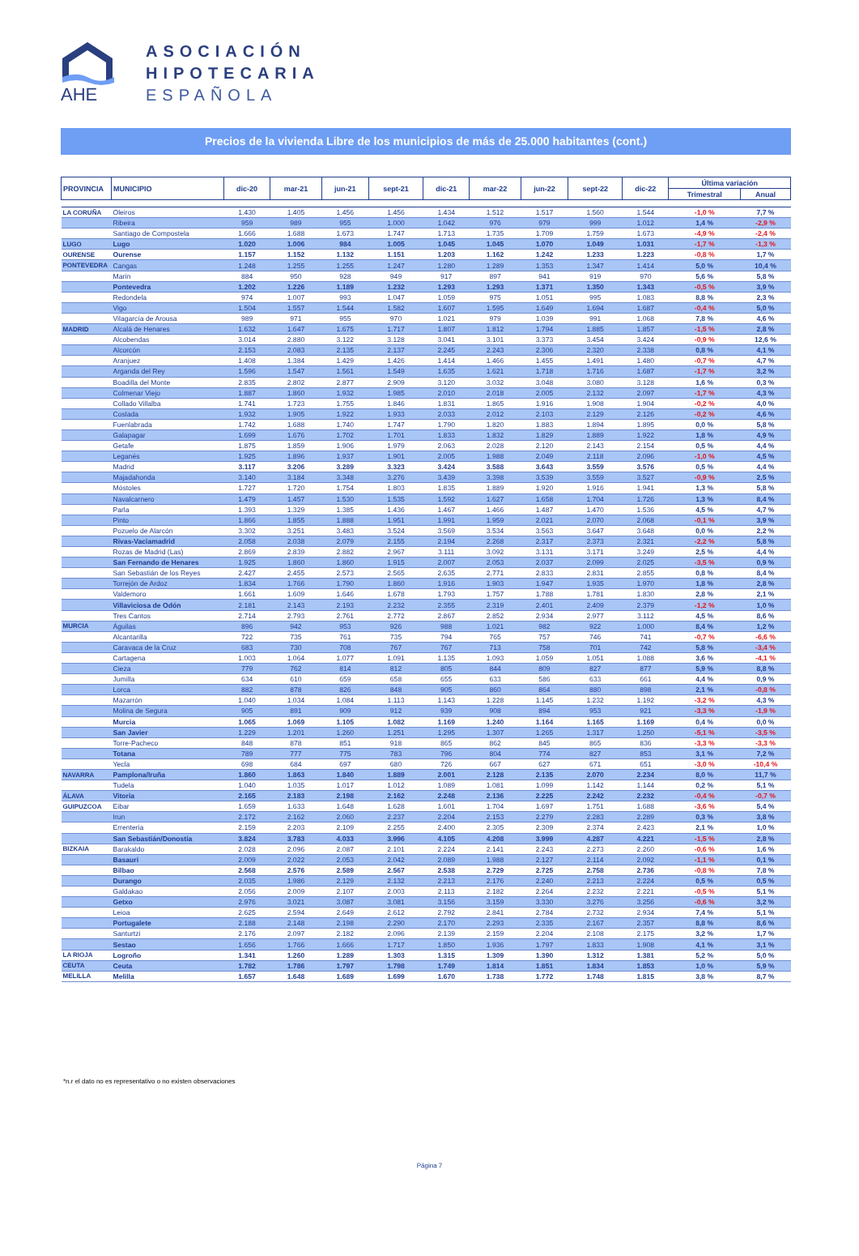AHE
ASOCIACIÓN
HIPOTECARIA
ESPAÑOLA
Precios de la vivienda Libre de los municipios de más de 25.000 habitantes (cont.)
| PROVINCIA | MUNICIPIO | dic-20 | mar-21 | jun-21 | sept-21 | dic-21 | mar-22 | jun-22 | sept-22 | dic-22 | Última variación | |
| --- | --- | --- | --- | --- | --- | --- | --- | --- | --- | --- | --- | --- |
| | | | | | | | | | | | Trimestral | Anual |
| LA CORUÑA | Oleiros | 1.430 | 1.405 | 1.456 | 1.456 | 1.434 | 1.512 | 1.517 | 1.560 | 1.544 | -1,0 % | 7,7 % |
| | Ribeira | 959 | 989 | 955 | 1.000 | 1.042 | 976 | 979 | 999 | 1.012 | 1,4 % | -2,9 % |
| | Santiago de Compostela | 1.666 | 1.688 | 1.673 | 1.747 | 1.713 | 1.735 | 1.709 | 1.759 | 1.673 | -4,9 % | -2,4 % |
| LUGO | Lugo | 1.020 | 1.006 | 984 | 1.005 | 1.045 | 1.045 | 1.070 | 1.049 | 1.031 | -1,7 % | -1,3 % |
| OURENSE | Ourense | 1.157 | 1.152 | 1.132 | 1.151 | 1.203 | 1.162 | 1.242 | 1.233 | 1.223 | -0,8 % | 1,7 % |
| PONTEVEDRA | Cangas | 1.248 | 1.255 | 1.255 | 1.247 | 1.280 | 1.289 | 1.353 | 1.347 | 1.414 | 5,0 % | 10,4 % |
| | Marín | 884 | 950 | 928 | 949 | 917 | 897 | 941 | 919 | 970 | 5,6 % | 5,8 % |
| | Pontevedra | 1.202 | 1.226 | 1.189 | 1.232 | 1.293 | 1.293 | 1.371 | 1.350 | 1.343 | -0,5 % | 3,9 % |
| | Redondela | 974 | 1.007 | 993 | 1.047 | 1.059 | 975 | 1.051 | 995 | 1.083 | 8,8 % | 2,3 % |
| | Vigo | 1.504 | 1.557 | 1.544 | 1.582 | 1.607 | 1.595 | 1.649 | 1.694 | 1.687 | -0,4 % | 5,0 % |
| | Vilagarcía de Arousa | 989 | 971 | 955 | 970 | 1.021 | 979 | 1.039 | 991 | 1.068 | 7,8 % | 4,6 % |
| MADRID | Alcalá de Henares | 1.632 | 1.647 | 1.675 | 1.717 | 1.807 | 1.812 | 1.794 | 1.885 | 1.857 | -1,5 % | 2,8 % |
| | Alcobendas | 3.014 | 2.880 | 3.122 | 3.128 | 3.041 | 3.101 | 3.373 | 3.454 | 3.424 | -0,9 % | 12,6 % |
| | Alcorcón | 2.153 | 2.083 | 2.135 | 2.137 | 2.245 | 2.243 | 2.306 | 2.320 | 2.338 | 0,8 % | 4,1 % |
| | Aranjuez | 1.408 | 1.384 | 1.429 | 1.426 | 1.414 | 1.466 | 1.455 | 1.491 | 1.480 | -0,7 % | 4,7 % |
| | Arganda del Rey | 1.596 | 1.547 | 1.561 | 1.549 | 1.635 | 1.621 | 1.718 | 1.716 | 1.687 | -1,7 % | 3,2 % |
| | Boadilla del Monte | 2.835 | 2.802 | 2.877 | 2.909 | 3.120 | 3.032 | 3.048 | 3.080 | 3.128 | 1,6 % | 0,3 % |
| | Colmenar Viejo | 1.887 | 1.860 | 1.932 | 1.985 | 2.010 | 2.018 | 2.005 | 2.132 | 2.097 | -1,7 % | 4,3 % |
| | Collado Villalba | 1.741 | 1.723 | 1.755 | 1.846 | 1.831 | 1.865 | 1.916 | 1.908 | 1.904 | -0,2 % | 4,0 % |
| | Coslada | 1.932 | 1.905 | 1.922 | 1.933 | 2.033 | 2.012 | 2.103 | 2.129 | 2.126 | -0,2 % | 4,6 % |
| | Fuenlabrada | 1.742 | 1.688 | 1.740 | 1.747 | 1.790 | 1.820 | 1.883 | 1.894 | 1.895 | 0,0 % | 5,8 % |
| | Galapagar | 1.699 | 1.676 | 1.702 | 1.701 | 1.833 | 1.832 | 1.829 | 1.889 | 1.922 | 1,8 % | 4,9 % |
| | Getafe | 1.875 | 1.859 | 1.906 | 1.979 | 2.063 | 2.028 | 2.120 | 2.143 | 2.154 | 0,5 % | 4,4 % |
| | Leganés | 1.925 | 1.896 | 1.937 | 1.901 | 2.005 | 1.988 | 2.049 | 2.118 | 2.096 | -1,0 % | 4,5 % |
| | Madrid | 3.117 | 3.206 | 3.289 | 3.323 | 3.424 | 3.588 | 3.643 | 3.559 | 3.576 | 0,5 % | 4,4 % |
| | Majadahonda | 3.140 | 3.184 | 3.348 | 3.276 | 3.439 | 3.398 | 3.539 | 3.559 | 3.527 | -0,9 % | 2,5 % |
| | Móstoles | 1.727 | 1.720 | 1.754 | 1.803 | 1.835 | 1.889 | 1.920 | 1.916 | 1.941 | 1,3 % | 5,8 % |
| | Navalcarnero | 1.479 | 1.457 | 1.530 | 1.535 | 1.592 | 1.627 | 1.658 | 1.704 | 1.726 | 1,3 % | 8,4 % |
| | Parla | 1.393 | 1.329 | 1.385 | 1.436 | 1.467 | 1.466 | 1.487 | 1.470 | 1.536 | 4,5 % | 4,7 % |
| | Pinto | 1.866 | 1.855 | 1.888 | 1.951 | 1.991 | 1.959 | 2.021 | 2.070 | 2.068 | -0,1 % | 3,9 % |
| | Pozuelo de Alarcón | 3.302 | 3.251 | 3.483 | 3.524 | 3.569 | 3.534 | 3.563 | 3.647 | 3.648 | 0,0 % | 2,2 % |
| | Rivas-Vaciamadrid | 2.058 | 2.038 | 2.079 | 2.155 | 2.194 | 2.268 | 2.317 | 2.373 | 2.321 | -2,2 % | 5,8 % |
| | Rozas de Madrid (Las) | 2.869 | 2.839 | 2.882 | 2.967 | 3.111 | 3.092 | 3.131 | 3.171 | 3.249 | 2,5 % | 4,4 % |
| | San Fernando de Henares | 1.925 | 1.860 | 1.860 | 1.915 | 2.007 | 2.053 | 2.037 | 2.099 | 2.025 | -3,5 % | 0,9 % |
| | San Sebastián de los Reyes | 2.427 | 2.455 | 2.573 | 2.565 | 2.635 | 2.771 | 2.833 | 2.831 | 2.855 | 0,8 % | 8,4 % |
| | Torrejón de Ardoz | 1.834 | 1.766 | 1.790 | 1.860 | 1.916 | 1.903 | 1.947 | 1.935 | 1.970 | 1,8 % | 2,8 % |
| | Valdemoro | 1.661 | 1.609 | 1.646 | 1.678 | 1.793 | 1.757 | 1.788 | 1.781 | 1.830 | 2,8 % | 2,1 % |
| | Villaviciosa de Odón | 2.181 | 2.143 | 2.193 | 2.232 | 2.355 | 2.319 | 2.401 | 2.409 | 2.379 | -1,2 % | 1,0 % |
| | Tres Cantos | 2.714 | 2.793 | 2.761 | 2.772 | 2.867 | 2.852 | 2.934 | 2.977 | 3.112 | 4,5 % | 8,6 % |
| MURCIA | Águilas | 896 | 942 | 953 | 926 | 988 | 1.021 | 982 | 922 | 1.000 | 8,4 % | 1,2 % |
| | Alcantarilla | 722 | 735 | 761 | 735 | 794 | 765 | 757 | 746 | 741 | -0,7 % | -6,6 % |
| | Caravaca de la Cruz | 683 | 730 | 708 | 767 | 767 | 713 | 758 | 701 | 742 | 5,8 % | -3,4 % |
| | Cartagena | 1.003 | 1.064 | 1.077 | 1.091 | 1.135 | 1.093 | 1.059 | 1.051 | 1.088 | 3,6 % | -4,1 % |
| | Cieza | 779 | 762 | 814 | 812 | 805 | 844 | 809 | 827 | 877 | 5,9 % | 8,8 % |
| | Jumilla | 634 | 610 | 659 | 658 | 655 | 633 | 586 | 633 | 661 | 4,4 % | 0,9 % |
| | Lorca | 882 | 878 | 826 | 848 | 905 | 860 | 864 | 880 | 898 | 2,1 % | -0,8 % |
| | Mazarrón | 1.040 | 1.034 | 1.084 | 1.113 | 1.143 | 1.228 | 1.145 | 1.232 | 1.192 | -3,2 % | 4,3 % |
| | Molina de Segura | 905 | 891 | 909 | 912 | 939 | 908 | 894 | 953 | 921 | -3,3 % | -1,9 % |
| | Murcia | 1.065 | 1.069 | 1.105 | 1.082 | 1.169 | 1.240 | 1.164 | 1.165 | 1.169 | 0,4 % | 0,0 % |
| | San Javier | 1.229 | 1.201 | 1.260 | 1.251 | 1.295 | 1.307 | 1.265 | 1.317 | 1.250 | -5,1 % | -3,5 % |
| | Torre-Pacheco | 848 | 878 | 851 | 918 | 865 | 862 | 845 | 865 | 836 | -3,3 % | -3,3 % |
| | Totana | 789 | 777 | 775 | 783 | 796 | 804 | 774 | 827 | 853 | 3,1 % | 7,2 % |
| | Yecla | 698 | 684 | 697 | 680 | 726 | 667 | 627 | 671 | 651 | -3,0 % | -10,4 % |
| NAVARRA | Pamplona/Iruña | 1.860 | 1.863 | 1.840 | 1.889 | 2.001 | 2.128 | 2.135 | 2.070 | 2.234 | 8,0 % | 11,7 % |
| | Tudela | 1.040 | 1.035 | 1.017 | 1.012 | 1.089 | 1.081 | 1.099 | 1.142 | 1.144 | 0,2 % | 5,1 % |
| ÁLAVA | Vitoria | 2.165 | 2.183 | 2.198 | 2.162 | 2.248 | 2.136 | 2.225 | 2.242 | 2.232 | -0,4 % | -0,7 % |
| GUIPUZCOA | Eibar | 1.659 | 1.633 | 1.648 | 1.628 | 1.601 | 1.704 | 1.697 | 1.751 | 1.688 | -3,6 % | 5,4 % |
| | Irun | 2.172 | 2.162 | 2.060 | 2.237 | 2.204 | 2.153 | 2.279 | 2.283 | 2.289 | 0,3 % | 3,8 % |
| | Errenteria | 2.159 | 2.203 | 2.109 | 2.255 | 2.400 | 2.305 | 2.309 | 2.374 | 2.423 | 2,1 % | 1,0 % |
| | San Sebastián/Donostia | 3.824 | 3.783 | 4.033 | 3.996 | 4.105 | 4.208 | 3.999 | 4.287 | 4.221 | -1,5 % | 2,8 % |
| BIZKAIA | Barakaldo | 2.028 | 2.096 | 2.087 | 2.101 | 2.224 | 2.141 | 2.243 | 2.273 | 2.260 | -0,6 % | 1,6 % |
| | Basauri | 2.009 | 2.022 | 2.053 | 2.042 | 2.089 | 1.988 | 2.127 | 2.114 | 2.092 | -1,1 % | 0,1 % |
| | Bilbao | 2.568 | 2.576 | 2.589 | 2.567 | 2.538 | 2.729 | 2.725 | 2.758 | 2.736 | -0,8 % | 7,8 % |
| | Durango | 2.035 | 1.986 | 2.129 | 2.132 | 2.213 | 2.176 | 2.240 | 2.213 | 2.224 | 0,5 % | 0,5 % |
| | Galdakao | 2.056 | 2.009 | 2.107 | 2.003 | 2.113 | 2.182 | 2.264 | 2.232 | 2.221 | -0,5 % | 5,1 % |
| | Getxo | 2.976 | 3.021 | 3.087 | 3.081 | 3.156 | 3.159 | 3.330 | 3.276 | 3.256 | -0,6 % | 3,2 % |
| | Leioa | 2.625 | 2.594 | 2.649 | 2.612 | 2.792 | 2.841 | 2.784 | 2.732 | 2.934 | 7,4 % | 5,1 % |
| | Portugalete | 2.188 | 2.148 | 2.198 | 2.290 | 2.170 | 2.293 | 2.335 | 2.167 | 2.357 | 8,8 % | 8,6 % |
| | Santurtzi | 2.176 | 2.097 | 2.182 | 2.096 | 2.139 | 2.159 | 2.204 | 2.108 | 2.175 | 3,2 % | 1,7 % |
| | Sestao | 1.656 | 1.766 | 1.666 | 1.717 | 1.850 | 1.936 | 1.797 | 1.833 | 1.908 | 4,1 % | 3,1 % |
| LA RIOJA | Logroño | 1.341 | 1.260 | 1.289 | 1.303 | 1.315 | 1.309 | 1.390 | 1.312 | 1.381 | 5,2 % | 5,0 % |
| CEUTA | Ceuta | 1.782 | 1.786 | 1.797 | 1.798 | 1.749 | 1.814 | 1.851 | 1.834 | 1.853 | 1,0 % | 5,9 % |
| MELILLA | Melilla | 1.657 | 1.648 | 1.689 | 1.699 | 1.670 | 1.738 | 1.772 | 1.748 | 1.815 | 3,8 % | 8,7 % |
*n.r el dato no es representativo o no existen observaciones
Página 7